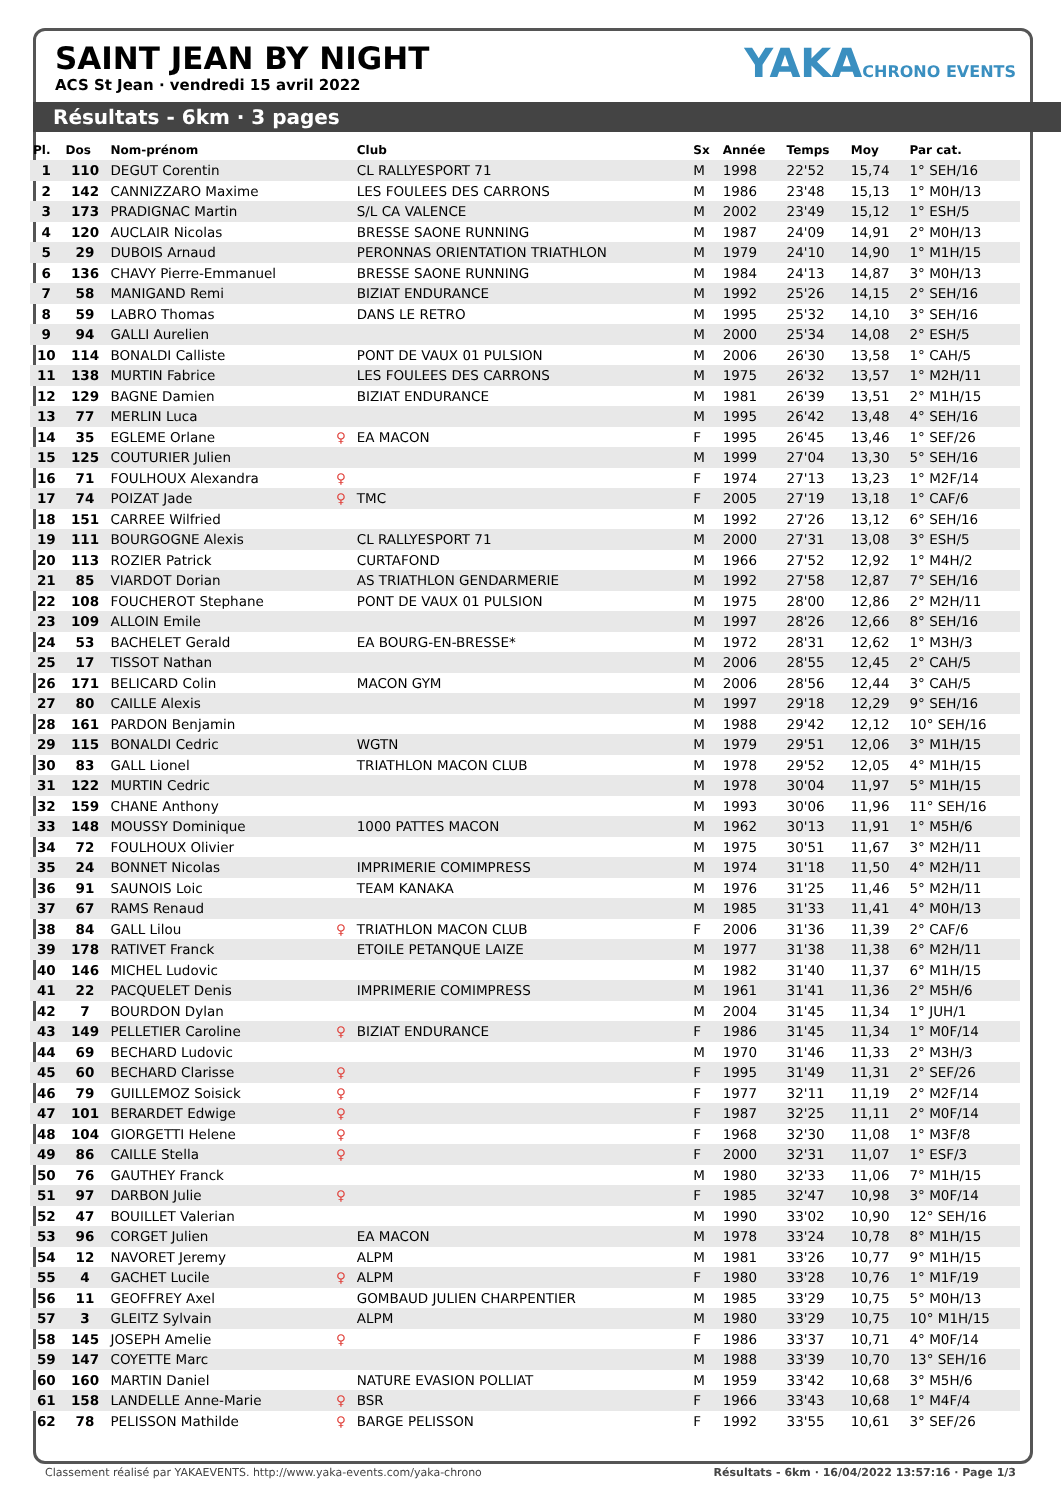SAINT JEAN BY NIGHT
ACS St Jean · vendredi 15 avril 2022
YAKACHRONO EVENTS
Résultats - 6km · 3 pages
| Pl. | Dos | Nom-prénom | | Club | Sx | Année | Temps | Moy | Par cat. |
| --- | --- | --- | --- | --- | --- | --- | --- | --- | --- |
| 1 | 110 | DEGUT Corentin | | CL RALLYESPORT 71 | M | 1998 | 22'52 | 15,74 | 1° SEH/16 |
| 2 | 142 | CANNIZZARO Maxime | | LES FOULEES DES CARRONS | M | 1986 | 23'48 | 15,13 | 1° M0H/13 |
| 3 | 173 | PRADIGNAC Martin | | S/L CA VALENCE | M | 2002 | 23'49 | 15,12 | 1° ESH/5 |
| 4 | 120 | AUCLAIR Nicolas | | BRESSE SAONE RUNNING | M | 1987 | 24'09 | 14,91 | 2° M0H/13 |
| 5 | 29 | DUBOIS Arnaud | | PERONNAS ORIENTATION TRIATHLON | M | 1979 | 24'10 | 14,90 | 1° M1H/15 |
| 6 | 136 | CHAVY Pierre-Emmanuel | | BRESSE SAONE RUNNING | M | 1984 | 24'13 | 14,87 | 3° M0H/13 |
| 7 | 58 | MANIGAND Remi | | BIZIAT ENDURANCE | M | 1992 | 25'26 | 14,15 | 2° SEH/16 |
| 8 | 59 | LABRO Thomas | | DANS LE RETRO | M | 1995 | 25'32 | 14,10 | 3° SEH/16 |
| 9 | 94 | GALLI Aurelien | | | M | 2000 | 25'34 | 14,08 | 2° ESH/5 |
| 10 | 114 | BONALDI Calliste | | PONT DE VAUX 01 PULSION | M | 2006 | 26'30 | 13,58 | 1° CAH/5 |
| 11 | 138 | MURTIN Fabrice | | LES FOULEES DES CARRONS | M | 1975 | 26'32 | 13,57 | 1° M2H/11 |
| 12 | 129 | BAGNE Damien | | BIZIAT ENDURANCE | M | 1981 | 26'39 | 13,51 | 2° M1H/15 |
| 13 | 77 | MERLIN Luca | | | M | 1995 | 26'42 | 13,48 | 4° SEH/16 |
| 14 | 35 | EGLEME Orlane | ♀ | EA MACON | F | 1995 | 26'45 | 13,46 | 1° SEF/26 |
| 15 | 125 | COUTURIER Julien | | | M | 1999 | 27'04 | 13,30 | 5° SEH/16 |
| 16 | 71 | FOULHOUX Alexandra | ♀ | | F | 1974 | 27'13 | 13,23 | 1° M2F/14 |
| 17 | 74 | POIZAT Jade | ♀ | TMC | F | 2005 | 27'19 | 13,18 | 1° CAF/6 |
| 18 | 151 | CARREE Wilfried | | | M | 1992 | 27'26 | 13,12 | 6° SEH/16 |
| 19 | 111 | BOURGOGNE Alexis | | CL RALLYESPORT 71 | M | 2000 | 27'31 | 13,08 | 3° ESH/5 |
| 20 | 113 | ROZIER Patrick | | CURTAFOND | M | 1966 | 27'52 | 12,92 | 1° M4H/2 |
| 21 | 85 | VIARDOT Dorian | | AS TRIATHLON GENDARMERIE | M | 1992 | 27'58 | 12,87 | 7° SEH/16 |
| 22 | 108 | FOUCHEROT Stephane | | PONT DE VAUX 01 PULSION | M | 1975 | 28'00 | 12,86 | 2° M2H/11 |
| 23 | 109 | ALLOIN Emile | | | M | 1997 | 28'26 | 12,66 | 8° SEH/16 |
| 24 | 53 | BACHELET Gerald | | EA BOURG-EN-BRESSE* | M | 1972 | 28'31 | 12,62 | 1° M3H/3 |
| 25 | 17 | TISSOT Nathan | | | M | 2006 | 28'55 | 12,45 | 2° CAH/5 |
| 26 | 171 | BELICARD Colin | | MACON GYM | M | 2006 | 28'56 | 12,44 | 3° CAH/5 |
| 27 | 80 | CAILLE Alexis | | | M | 1997 | 29'18 | 12,29 | 9° SEH/16 |
| 28 | 161 | PARDON Benjamin | | | M | 1988 | 29'42 | 12,12 | 10° SEH/16 |
| 29 | 115 | BONALDI Cedric | | WGTN | M | 1979 | 29'51 | 12,06 | 3° M1H/15 |
| 30 | 83 | GALL Lionel | | TRIATHLON MACON CLUB | M | 1978 | 29'52 | 12,05 | 4° M1H/15 |
| 31 | 122 | MURTIN Cedric | | | M | 1978 | 30'04 | 11,97 | 5° M1H/15 |
| 32 | 159 | CHANE Anthony | | | M | 1993 | 30'06 | 11,96 | 11° SEH/16 |
| 33 | 148 | MOUSSY Dominique | | 1000 PATTES MACON | M | 1962 | 30'13 | 11,91 | 1° M5H/6 |
| 34 | 72 | FOULHOUX Olivier | | | M | 1975 | 30'51 | 11,67 | 3° M2H/11 |
| 35 | 24 | BONNET Nicolas | | IMPRIMERIE COMIMPRESS | M | 1974 | 31'18 | 11,50 | 4° M2H/11 |
| 36 | 91 | SAUNOIS Loic | | TEAM KANAKA | M | 1976 | 31'25 | 11,46 | 5° M2H/11 |
| 37 | 67 | RAMS Renaud | | | M | 1985 | 31'33 | 11,41 | 4° M0H/13 |
| 38 | 84 | GALL Lilou | ♀ | TRIATHLON MACON CLUB | F | 2006 | 31'36 | 11,39 | 2° CAF/6 |
| 39 | 178 | RATIVET Franck | | ETOILE PETANQUE LAIZE | M | 1977 | 31'38 | 11,38 | 6° M2H/11 |
| 40 | 146 | MICHEL Ludovic | | | M | 1982 | 31'40 | 11,37 | 6° M1H/15 |
| 41 | 22 | PACQUELET Denis | | IMPRIMERIE COMIMPRESS | M | 1961 | 31'41 | 11,36 | 2° M5H/6 |
| 42 | 7 | BOURDON Dylan | | | M | 2004 | 31'45 | 11,34 | 1° JUH/1 |
| 43 | 149 | PELLETIER Caroline | ♀ | BIZIAT ENDURANCE | F | 1986 | 31'45 | 11,34 | 1° M0F/14 |
| 44 | 69 | BECHARD Ludovic | | | M | 1970 | 31'46 | 11,33 | 2° M3H/3 |
| 45 | 60 | BECHARD Clarisse | ♀ | | F | 1995 | 31'49 | 11,31 | 2° SEF/26 |
| 46 | 79 | GUILLEMOZ Soisick | ♀ | | F | 1977 | 32'11 | 11,19 | 2° M2F/14 |
| 47 | 101 | BERARDET Edwige | ♀ | | F | 1987 | 32'25 | 11,11 | 2° M0F/14 |
| 48 | 104 | GIORGETTI Helene | ♀ | | F | 1968 | 32'30 | 11,08 | 1° M3F/8 |
| 49 | 86 | CAILLE Stella | ♀ | | F | 2000 | 32'31 | 11,07 | 1° ESF/3 |
| 50 | 76 | GAUTHEY Franck | | | M | 1980 | 32'33 | 11,06 | 7° M1H/15 |
| 51 | 97 | DARBON Julie | ♀ | | F | 1985 | 32'47 | 10,98 | 3° M0F/14 |
| 52 | 47 | BOUILLET Valerian | | | M | 1990 | 33'02 | 10,90 | 12° SEH/16 |
| 53 | 96 | CORGET Julien | | EA MACON | M | 1978 | 33'24 | 10,78 | 8° M1H/15 |
| 54 | 12 | NAVORET Jeremy | | ALPM | M | 1981 | 33'26 | 10,77 | 9° M1H/15 |
| 55 | 4 | GACHET Lucile | ♀ | ALPM | F | 1980 | 33'28 | 10,76 | 1° M1F/19 |
| 56 | 11 | GEOFFREY Axel | | GOMBAUD JULIEN CHARPENTIER | M | 1985 | 33'29 | 10,75 | 5° M0H/13 |
| 57 | 3 | GLEITZ Sylvain | | ALPM | M | 1980 | 33'29 | 10,75 | 10° M1H/15 |
| 58 | 145 | JOSEPH Amelie | ♀ | | F | 1986 | 33'37 | 10,71 | 4° M0F/14 |
| 59 | 147 | COYETTE Marc | | | M | 1988 | 33'39 | 10,70 | 13° SEH/16 |
| 60 | 160 | MARTIN Daniel | | NATURE EVASION POLLIAT | M | 1959 | 33'42 | 10,68 | 3° M5H/6 |
| 61 | 158 | LANDELLE Anne-Marie | ♀ | BSR | F | 1966 | 33'43 | 10,68 | 1° M4F/4 |
| 62 | 78 | PELISSON Mathilde | ♀ | BARGE PELISSON | F | 1992 | 33'55 | 10,61 | 3° SEF/26 |
Classement réalisé par YAKAEVENTS. http://www.yaka-events.com/yaka-chrono Résultats - 6km · 16/04/2022 13:57:16 · Page 1/3